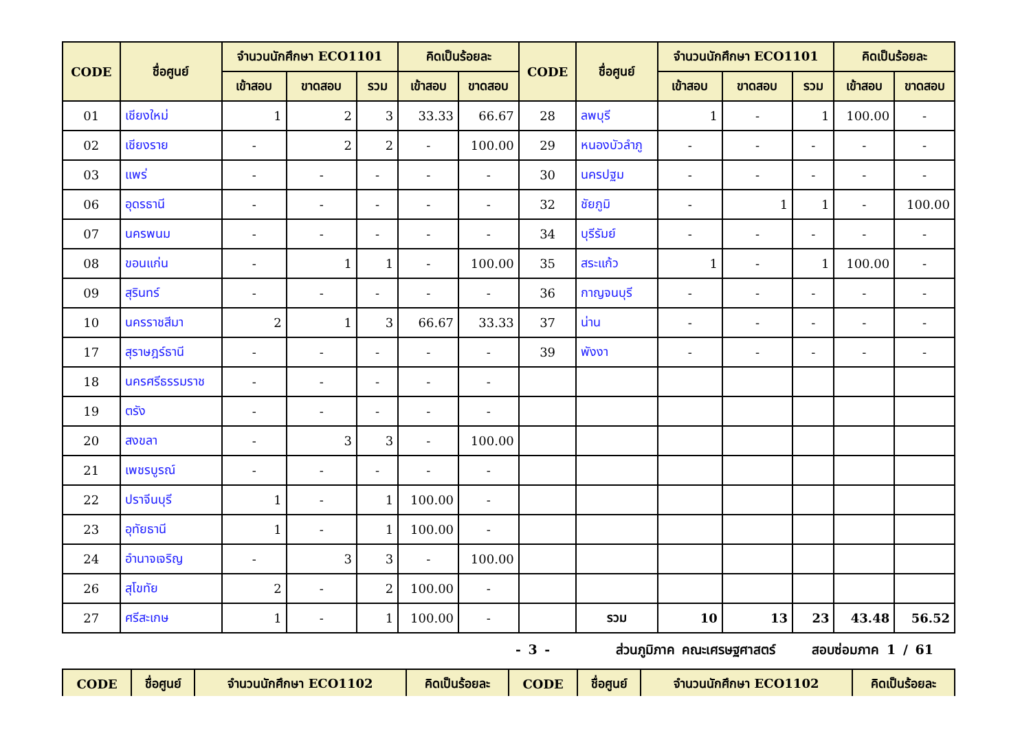| CODE | ชื่อศูนย์ | จำนวนนักศึกษา ECO1101 | | | คิดเป็นร้อยละ | | CODE | ชื่อศูนย์ | จำนวนนักศึกษา ECO1101 | | | คิดเป็นร้อยละ | |
| --- | --- | --- | --- | --- | --- | --- | --- | --- | --- | --- | --- | --- | --- |
| | | เข้าสอบ | ขาดสอบ | รวม | เข้าสอบ | ขาดสอบ | | | เข้าสอบ | ขาดสอบ | รวม | เข้าสอบ | ขาดสอบ |
| 01 | เชียงใหม่ | 1 | 2 | 3 | 33.33 | 66.67 | 28 | ลพบุรี | 1 | - | 1 | 100.00 | - |
| 02 | เชียงราย | - | 2 | 2 | - | 100.00 | 29 | หนองบัวลำภู | - | - | - | - | - |
| 03 | แพร่ | - | - | - | - | - | 30 | นครปฐม | - | - | - | - | - |
| 06 | อุดรธานี | - | - | - | - | - | 32 | ชัยภูมิ | - | 1 | 1 | - | 100.00 |
| 07 | นครพนม | - | - | - | - | - | 34 | บุรีรัมย์ | - | - | - | - | - |
| 08 | ขอนแก่น | - | 1 | 1 | - | 100.00 | 35 | สระแก้ว | 1 | - | 1 | 100.00 | - |
| 09 | สุรินทร์ | - | - | - | - | - | 36 | กาญจนบุรี | - | - | - | - | - |
| 10 | นครราชสีมา | 2 | 1 | 3 | 66.67 | 33.33 | 37 | น่าน | - | - | - | - | - |
| 17 | สุราษฎร์ธานี | - | - | - | - | - | 39 | พังงา | - | - | - | - | - |
| 18 | นครศรีธรรมราช | - | - | - | - | - | | | | | | | |
| 19 | ตรัง | - | - | - | - | - | | | | | | | |
| 20 | สงขลา | - | 3 | 3 | - | 100.00 | | | | | | | |
| 21 | เพชรบูรณ์ | - | - | - | - | - | | | | | | | |
| 22 | ปราจีนบุรี | 1 | - | 1 | 100.00 | - | | | | | | | |
| 23 | อุทัยธานี | 1 | - | 1 | 100.00 | - | | | | | | | |
| 24 | อำนาจเจริญ | - | 3 | 3 | - | 100.00 | | | | | | | |
| 26 | สุโขทัย | 2 | - | 2 | 100.00 | - | | | | | | | |
| 27 | ศรีสะเกษ | 1 | - | 1 | 100.00 | - | | รวม | 10 | 13 | 23 | 43.48 | 56.52 |
- 3 - ส่วนภูมิภาค คณะเศรษฐศาสตร์ สอบซ่อมภาค 1 / 61
| CODE | ชื่อศูนย์ | จำนวนนักศึกษา ECO1102 | คิดเป็นร้อยละ | CODE | ชื่อศูนย์ | จำนวนนักศึกษา ECO1102 | คิดเป็นร้อยละ |
| --- | --- | --- | --- | --- | --- | --- | --- |